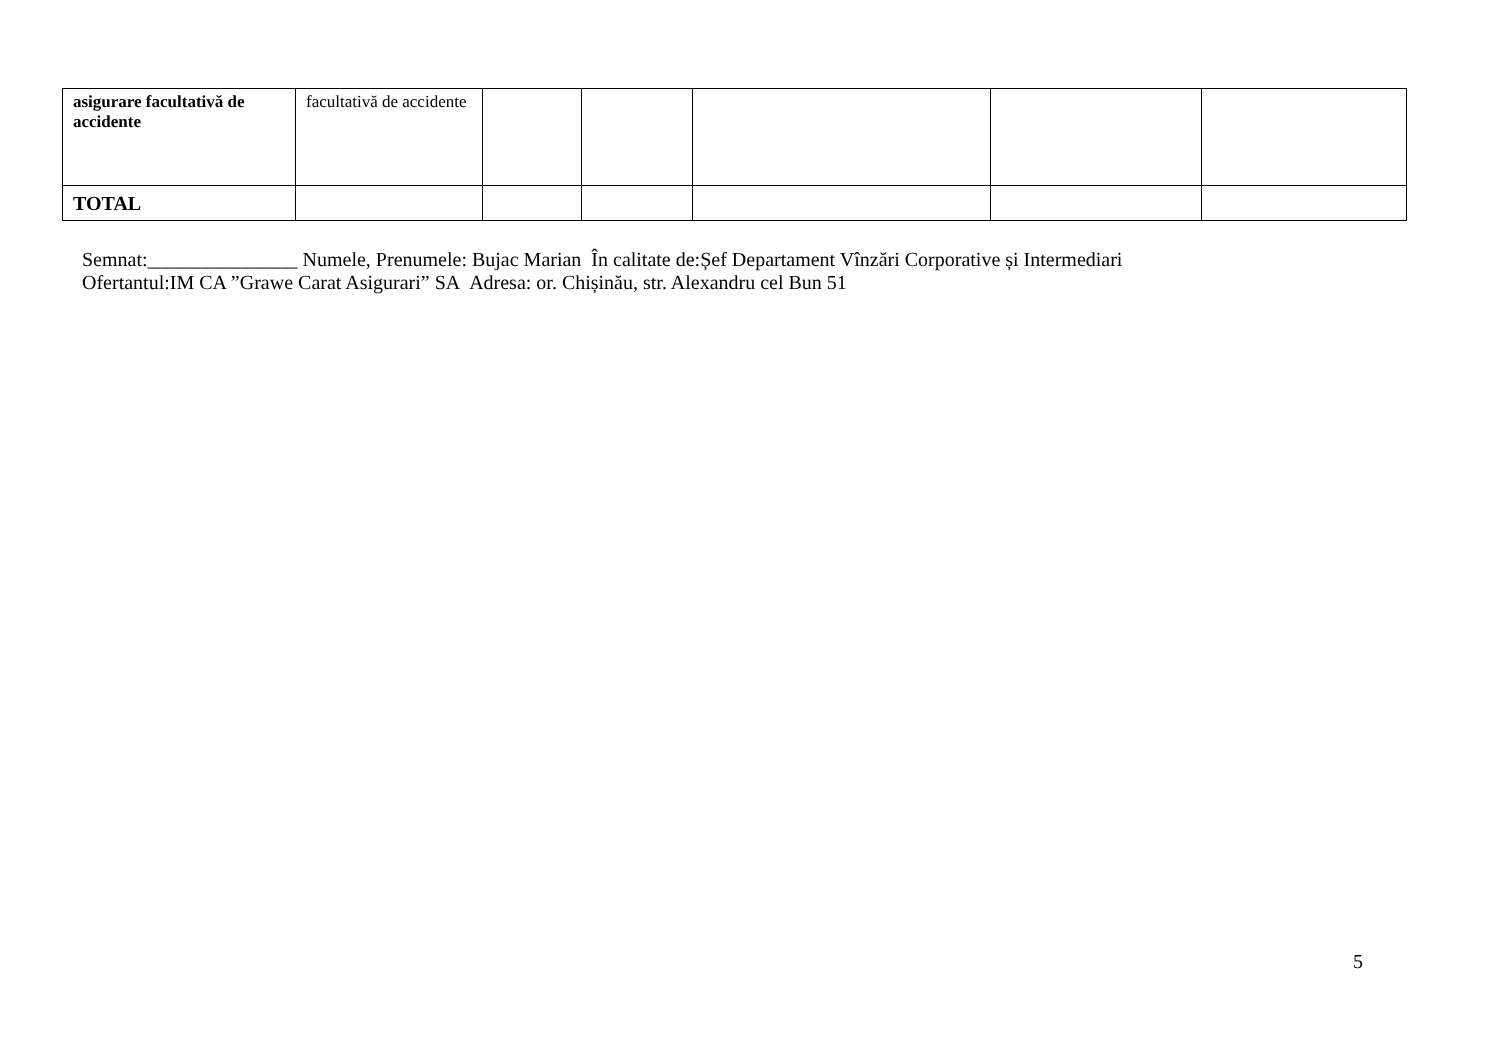| asigurare facultativă de accidente | facultativă de accidente | | | | | |
| TOTAL | | | | | | |
Semnat:_______________ Numele, Prenumele: Bujac Marian În calitate de:Șef Departament Vînzări Corporative și Intermediari
Ofertantul:IM CA ”Grawe Carat Asigurari” SA Adresa: or. Chișinău, str. Alexandru cel Bun 51
5